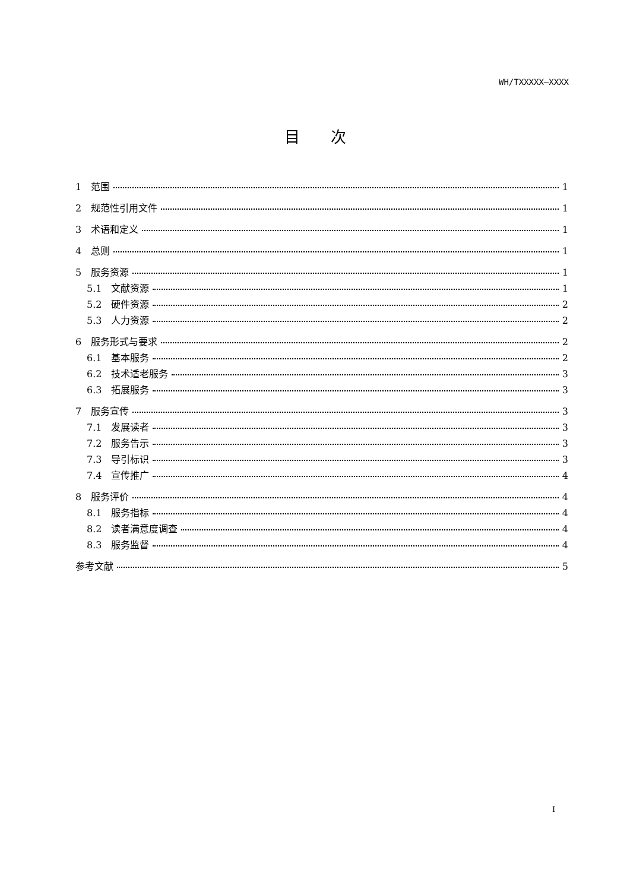WH/TXXXXX—XXXX
目　　次
1　范围 1
2　规范性引用文件 1
3　术语和定义 1
4　总则 1
5　服务资源 1
5.1　文献资源 1
5.2　硬件资源 2
5.3　人力资源 2
6　服务形式与要求 2
6.1　基本服务 2
6.2　技术适老服务 3
6.3　拓展服务 3
7　服务宣传 3
7.1　发展读者 3
7.2　服务告示 3
7.3　导引标识 3
7.4　宣传推广 4
8　服务评价 4
8.1　服务指标 4
8.2　读者满意度调查 4
8.3　服务监督 4
参考文献 5
I